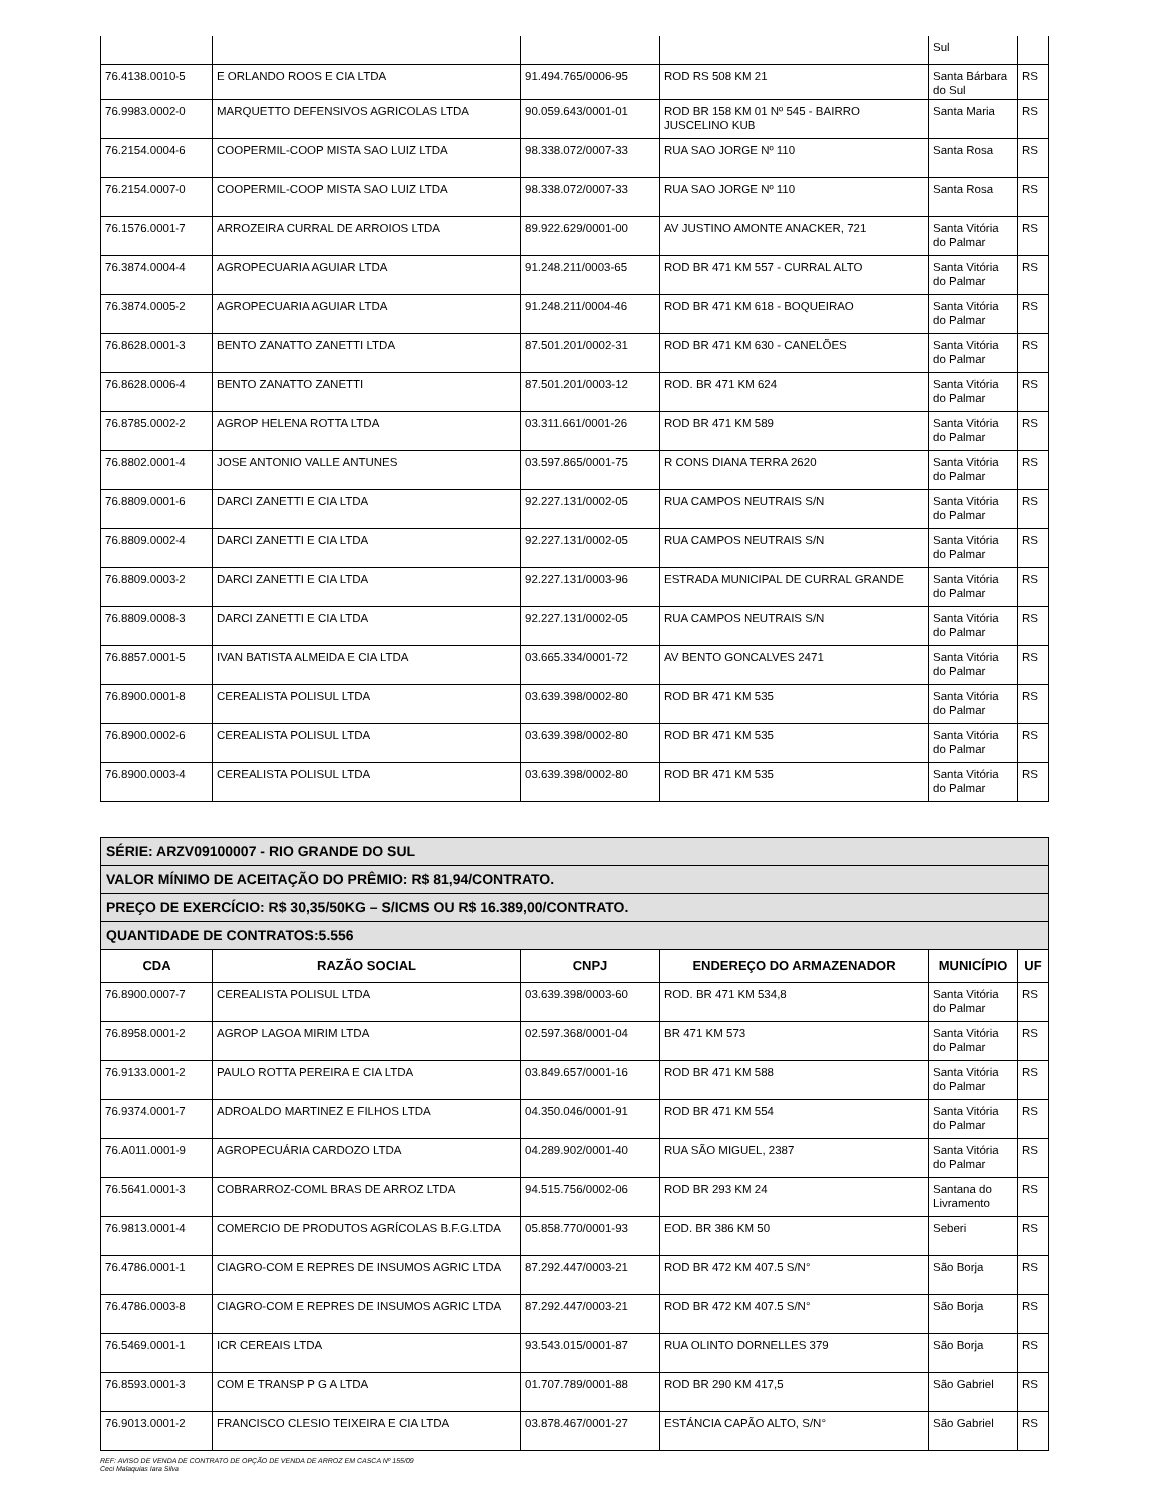| | | | | Sul | |
| 76.4138.0010-5 | E ORLANDO ROOS E CIA LTDA | 91.494.765/0006-95 | ROD RS 508 KM 21 | Santa Bárbara do Sul | RS |
| 76.9983.0002-0 | MARQUETTO DEFENSIVOS AGRICOLAS LTDA | 90.059.643/0001-01 | ROD BR 158 KM 01 Nº 545 - BAIRRO JUSCELINO KUB | Santa Maria | RS |
| 76.2154.0004-6 | COOPERMIL-COOP MISTA SAO LUIZ LTDA | 98.338.072/0007-33 | RUA SAO JORGE Nº 110 | Santa Rosa | RS |
| 76.2154.0007-0 | COOPERMIL-COOP MISTA SAO LUIZ LTDA | 98.338.072/0007-33 | RUA SAO JORGE Nº 110 | Santa Rosa | RS |
| 76.1576.0001-7 | ARROZEIRA CURRAL DE ARROIOS LTDA | 89.922.629/0001-00 | AV JUSTINO AMONTE ANACKER, 721 | Santa Vitória do Palmar | RS |
| 76.3874.0004-4 | AGROPECUARIA AGUIAR LTDA | 91.248.211/0003-65 | ROD BR 471 KM 557 - CURRAL ALTO | Santa Vitória do Palmar | RS |
| 76.3874.0005-2 | AGROPECUARIA AGUIAR LTDA | 91.248.211/0004-46 | ROD BR 471 KM 618 - BOQUEIRAO | Santa Vitória do Palmar | RS |
| 76.8628.0001-3 | BENTO ZANATTO ZANETTI LTDA | 87.501.201/0002-31 | ROD BR 471 KM 630 - CANELÕES | Santa Vitória do Palmar | RS |
| 76.8628.0006-4 | BENTO ZANATTO ZANETTI | 87.501.201/0003-12 | ROD. BR 471 KM 624 | Santa Vitória do Palmar | RS |
| 76.8785.0002-2 | AGROP HELENA ROTTA LTDA | 03.311.661/0001-26 | ROD BR 471 KM 589 | Santa Vitória do Palmar | RS |
| 76.8802.0001-4 | JOSE ANTONIO VALLE ANTUNES | 03.597.865/0001-75 | R CONS DIANA TERRA 2620 | Santa Vitória do Palmar | RS |
| 76.8809.0001-6 | DARCI ZANETTI E CIA LTDA | 92.227.131/0002-05 | RUA CAMPOS NEUTRAIS S/N | Santa Vitória do Palmar | RS |
| 76.8809.0002-4 | DARCI ZANETTI E CIA LTDA | 92.227.131/0002-05 | RUA CAMPOS NEUTRAIS S/N | Santa Vitória do Palmar | RS |
| 76.8809.0003-2 | DARCI ZANETTI E CIA LTDA | 92.227.131/0003-96 | ESTRADA MUNICIPAL DE CURRAL GRANDE | Santa Vitória do Palmar | RS |
| 76.8809.0008-3 | DARCI ZANETTI E CIA LTDA | 92.227.131/0002-05 | RUA CAMPOS NEUTRAIS S/N | Santa Vitória do Palmar | RS |
| 76.8857.0001-5 | IVAN BATISTA ALMEIDA E CIA LTDA | 03.665.334/0001-72 | AV BENTO GONCALVES 2471 | Santa Vitória do Palmar | RS |
| 76.8900.0001-8 | CEREALISTA POLISUL LTDA | 03.639.398/0002-80 | ROD BR 471 KM 535 | Santa Vitória do Palmar | RS |
| 76.8900.0002-6 | CEREALISTA POLISUL LTDA | 03.639.398/0002-80 | ROD BR 471 KM 535 | Santa Vitória do Palmar | RS |
| 76.8900.0003-4 | CEREALISTA POLISUL LTDA | 03.639.398/0002-80 | ROD BR 471 KM 535 | Santa Vitória do Palmar | RS |
| SÉRIE: ARZV09100007 - RIO GRANDE DO SUL | | | | | |
| VALOR MÍNIMO DE ACEITAÇÃO DO PRÊMIO: R$ 81,94/CONTRATO. | | | | | |
| PREÇO DE EXERCÍCIO: R$ 30,35/50KG – S/ICMS OU R$ 16.389,00/CONTRATO. | | | | | |
| QUANTIDADE DE CONTRATOS:5.556 | | | | | |
| CDA | RAZÃO SOCIAL | CNPJ | ENDEREÇO DO ARMAZENADOR | MUNICÍPIO | UF |
| 76.8900.0007-7 | CEREALISTA POLISUL LTDA | 03.639.398/0003-60 | ROD. BR 471 KM 534,8 | Santa Vitória do Palmar | RS |
| 76.8958.0001-2 | AGROP LAGOA MIRIM LTDA | 02.597.368/0001-04 | BR 471 KM 573 | Santa Vitória do Palmar | RS |
| 76.9133.0001-2 | PAULO ROTTA PEREIRA E CIA LTDA | 03.849.657/0001-16 | ROD BR 471 KM 588 | Santa Vitória do Palmar | RS |
| 76.9374.0001-7 | ADROALDO MARTINEZ E FILHOS LTDA | 04.350.046/0001-91 | ROD BR 471 KM 554 | Santa Vitória do Palmar | RS |
| 76.A011.0001-9 | AGROPECUÁRIA CARDOZO LTDA | 04.289.902/0001-40 | RUA SÃO MIGUEL, 2387 | Santa Vitória do Palmar | RS |
| 76.5641.0001-3 | COBRARROZ-COML BRAS DE ARROZ LTDA | 94.515.756/0002-06 | ROD BR 293 KM 24 | Santana do Livramento | RS |
| 76.9813.0001-4 | COMERCIO DE PRODUTOS AGRÍCOLAS B.F.G.LTDA | 05.858.770/0001-93 | EOD. BR 386 KM 50 | Seberi | RS |
| 76.4786.0001-1 | CIAGRO-COM E REPRES DE INSUMOS AGRIC LTDA | 87.292.447/0003-21 | ROD BR 472 KM 407.5 S/N° | São Borja | RS |
| 76.4786.0003-8 | CIAGRO-COM E REPRES DE INSUMOS AGRIC LTDA | 87.292.447/0003-21 | ROD BR 472 KM 407.5 S/N° | São Borja | RS |
| 76.5469.0001-1 | ICR CEREAIS LTDA | 93.543.015/0001-87 | RUA OLINTO DORNELLES 379 | São Borja | RS |
| 76.8593.0001-3 | COM E TRANSP P G A LTDA | 01.707.789/0001-88 | ROD BR 290 KM 417,5 | São Gabriel | RS |
| 76.9013.0001-2 | FRANCISCO CLESIO TEIXEIRA E CIA LTDA | 03.878.467/0001-27 | ESTÁNCIA CAPÃO ALTO, S/N° | São Gabriel | RS |
REF: AVISO DE VENDA DE CONTRATO DE OPÇÃO DE VENDA DE ARROZ EM CASCA Nº 155/09
Ceci Malaquias Iara Silva